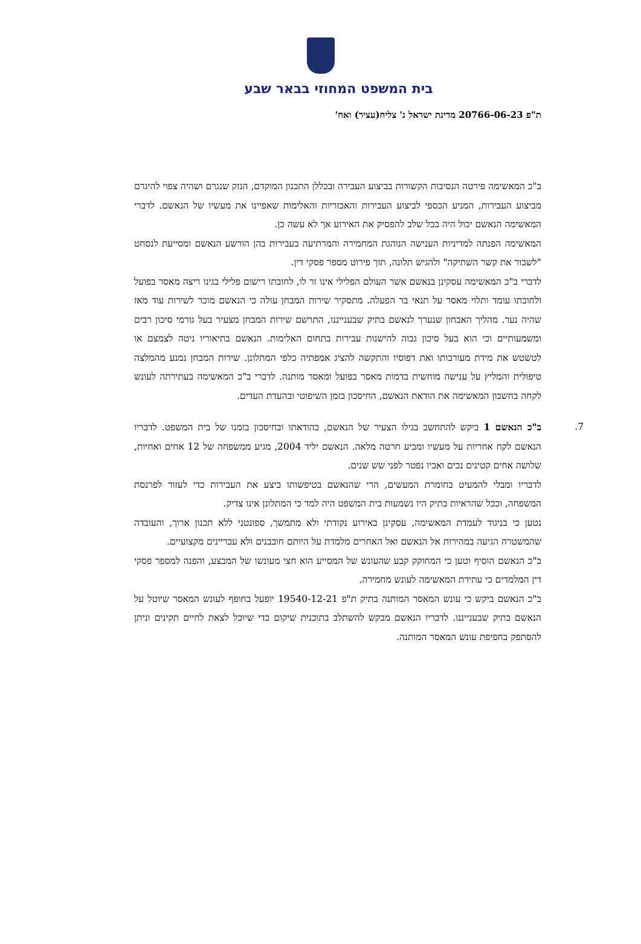בית המשפט המחוזי בבאר שבע
ת"פ 20766-06-23 מדינת ישראל נ' צליח(עציר) ואח'
ב"כ המאשימה פירטה הנסיבות הקשורות בביצוע העבירה ובכללן התכנון המוקדם, הנזק שנגרם ושהיה צפוי להיגרם מביצוע העבירות, המניע הכספי לביצוע העבירות והאכזריות והאלימות שאפיינו את מעשיו של הנאשם. לדברי המאשימה הנאשם יכול היה בכל שלב להפסיק את האירוע אך לא עשה כן.
המאשימה הפנתה למדיניות הענישה הנוהגת המחמירה והמרתיעה בעבירות בהן הורשע הנאשם ומסייעת לנסחט "לשבור את קשר השתיקה" ולהגיש תלונה, תוך פירוט מספר פסקי דין.
לדברי ב"כ המאשימה עסקינן בנאשם אשר העולם הפלילי אינו זר לו, לחובתו רישום פלילי בגינו ריצה מאסר בפועל ולחובתו עומד ותלוי מאסר על תנאי בר הפעלה. מתסקיר שירות המבחן עולה כי הנאשם מוכר לשירות עוד מאז שהיה נער. מהליך האבחון שנערך לנאשם בתיק שבענייננו, התרשם שירות המבחן מצעיר בעל גורמי סיכון רבים ומשמעותיים וכי הוא בעל סיכון גבוה להישנות עבירות בתחום האלימות. הנאשם בתיאוריו ניטה לצמצם או לטשטש את מידת מעורבותו ואת דפוסיו והתקשה להציג אמפתיה כלפי המתלונן. שירות המבחן נמנע מהמלצה טיפולית והמליץ על ענישה מוחשית בדמות מאסר בפועל ומאסר מותנה. לדברי ב"כ המאשימה בעתירתה לעונש לקחה בחשבון המאשימה את הודאת הנאשם, החיסכון בזמן השיפוטי ובהעדת העדים.
7.
ב"כ הנאשם 1 ביקש להתחשב בגילו הצעיר של הנאשם, בהודאתו ובחיסכון בזמנו של בית המשפט. לדבריו הנאשם לקח אחריות על מעשיו ומביע חרטה מלאה. הנאשם יליד 2004, מגיע ממשפחה של 12 אחים ואחיות, שלושה אחים קטינים נכים ואביו נפטר לפני שש שנים.
לדבריו ומבלי להמעיט בחומרת המעשים, הרי שהנאשם בטיפשותו ביצע את העבירות כדי לעזור לפרנסת המשפחה, וככל שהראיות בתיק היו נשמעות בית המשפט היה למד כי המתלונן אינו צדיק.
נטען כי בניגוד לעמדת המאשימה, עסקינן באירוע נקודתי ולא מתמשך, ספונטני ללא תכנון ארוך, והעובדה שהמשטרה הגיעה במהירות אל הנאשם ואל האחרים מלמדת על היותם חובבנים ולא עבריינים מקצועיים.
ב"כ הנאשם הוסיף וטען כי המחוקק קבע שהעונש של המסייע הוא חצי מעונשו של המבצע, והפנה למספר פסקי דין המלמדים כי עתירת המאשימה לעונש מחמירה.
ב"כ הנאשם ביקש כי עונש המאסר המותנה בתיק ת"פ 19540-12-21 יופעל בחופף לעונש המאסר שיוטל על הנאשם בתיק שבענייננו. לדבריו הנאשם מבקש להשתלב בתוכנית שיקום כדי שיוכל לצאת לחיים תקינים וניתן להסתפק בחפיפת עונש המאסר המותנה.